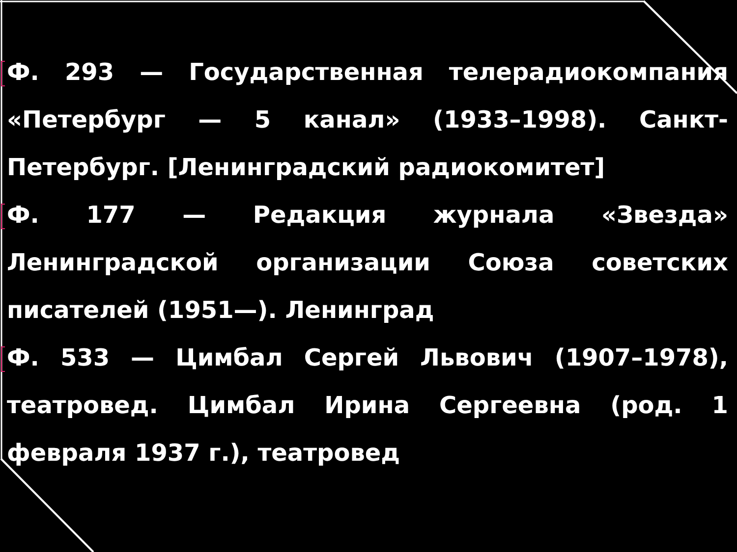Ф. 293 — Государственная телерадиокомпания «Петербург — 5 канал» (1933–1998). Санкт-Петербург. [Ленинградский радиокомитет]
Ф. 177 — Редакция журнала «Звезда» Ленинградской организации Союза советских писателей (1951—). Ленинград
Ф. 533 — Цимбал Сергей Львович (1907–1978), театровед. Цимбал Ирина Сергеевна (род. 1 февраля 1937 г.), театровед